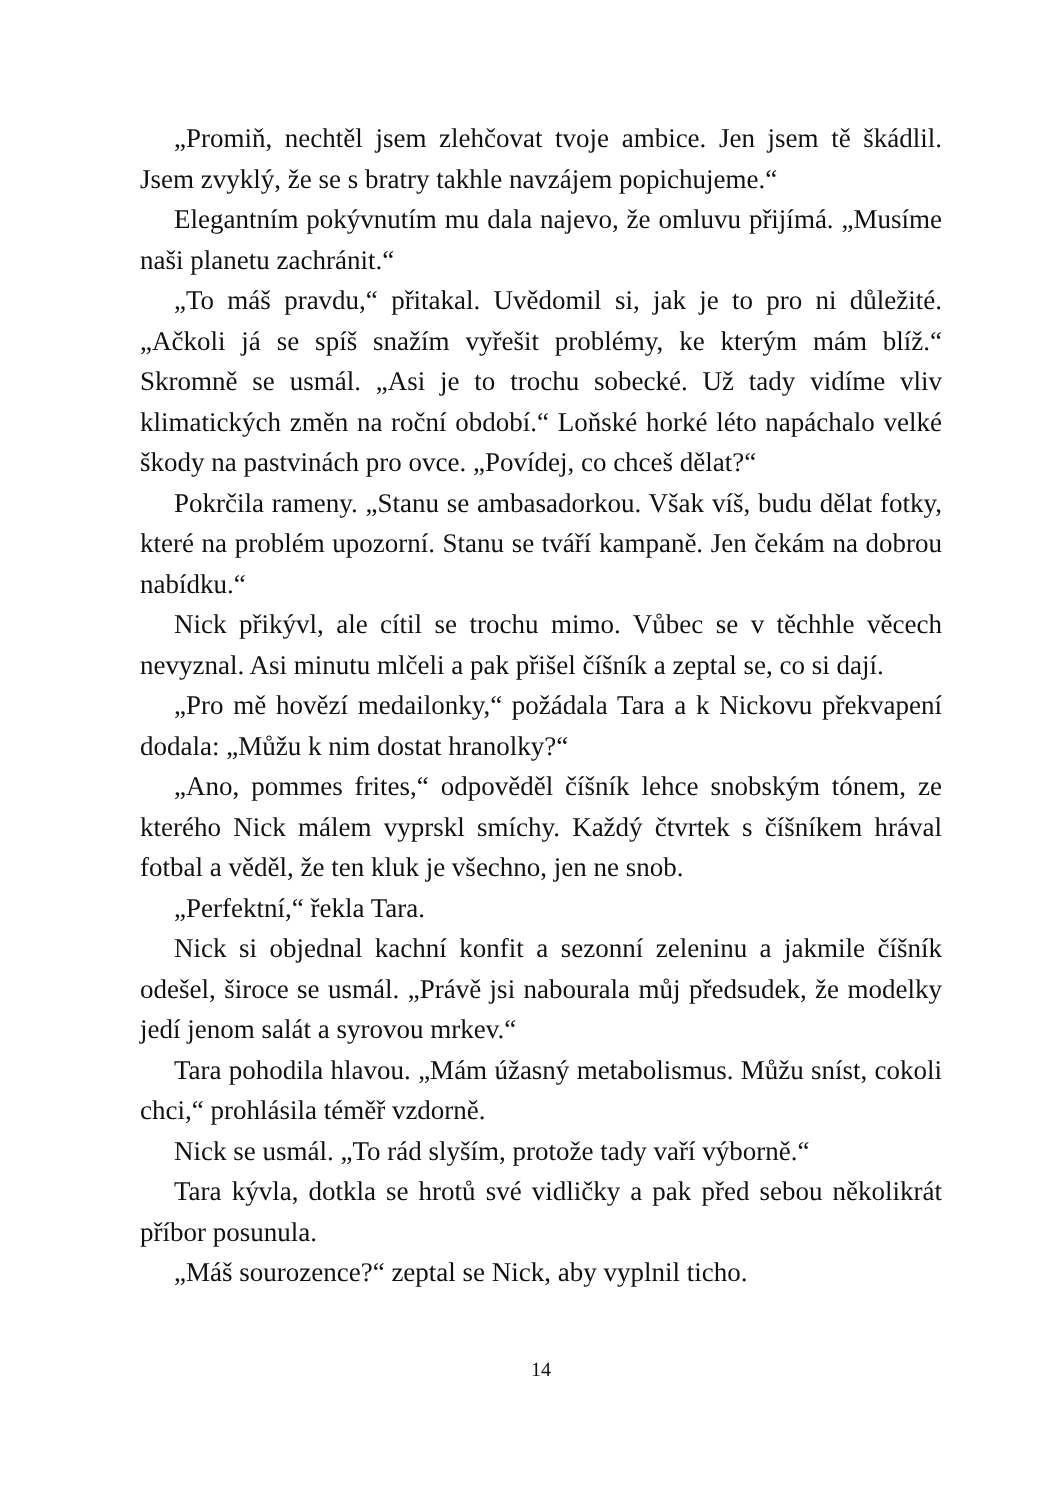„Promiň, nechtěl jsem zlehčovat tvoje ambice. Jen jsem tě škádlil. Jsem zvyklý, že se s bratry takhle navzájem popichujeme.“
Elegantním pokývnutím mu dala najevo, že omluvu přijímá. „Musíme naši planetu zachránit.“
„To máš pravdu,“ přitakal. Uvědomil si, jak je to pro ni důležité. „Ačkoli já se spíš snažím vyřešit problémy, ke kterým mám blíž.“ Skromně se usmál. „Asi je to trochu sobecké. Už tady vidíme vliv klimatických změn na roční období.“ Loňské horké léto napáchalo velké škody na pastvinách pro ovce. „Povídej, co chceš dělat?“
Pokrčila rameny. „Stanu se ambasadorkou. Však víš, budu dělat fotky, které na problém upozorní. Stanu se tváří kampaně. Jen čekám na dobrou nabídku.“
Nick přikývl, ale cítil se trochu mimo. Vůbec se v těchhle věcech nevyznal. Asi minutu mlčeli a pak přišel číšník a zeptal se, co si dají.
„Pro mě hovězí medailonky,“ požádala Tara a k Nickovu překvapení dodala: „Můžu k nim dostat hranolky?“
„Ano, pommes frites,“ odpověděl číšník lehce snobským tónem, ze kterého Nick málem vyprskl smíchy. Každý čtvrtek s číšníkem hrával fotbal a věděl, že ten kluk je všechno, jen ne snob.
„Perfektní,“ řekla Tara.
Nick si objednal kachní konfit a sezonní zeleninu a jakmile číšník odešel, široce se usmál. „Právě jsi nabourala můj předsudek, že modelky jedí jenom salát a syrovou mrkev.“
Tara pohodila hlavou. „Mám úžasný metabolismus. Můžu sníst, cokoli chci,“ prohlásila téměř vzdorně.
Nick se usmál. „To rád slyším, protože tady vaří výborně.“
Tara kývla, dotkla se hrotů své vidličky a pak před sebou několikrát příbor posunula.
„Máš sourozence?“ zeptal se Nick, aby vyplnil ticho.
14